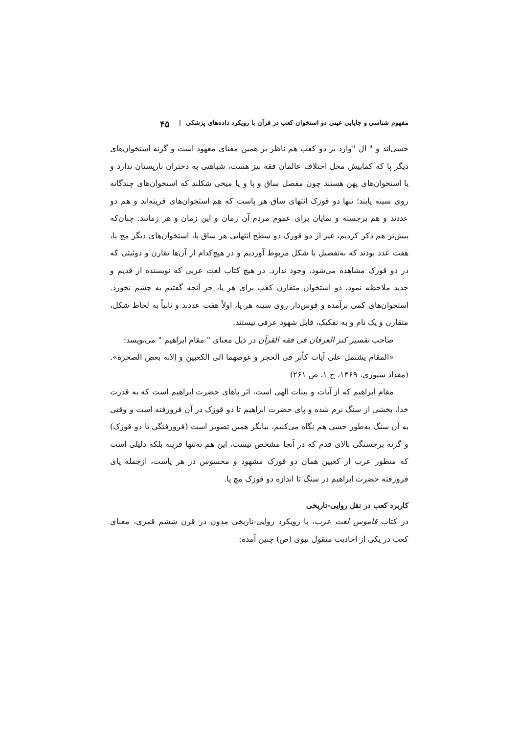مفهوم شناسی و جایابی عینی دو استخوان کعب در قرآن با رویکرد داده‌های پزشکی | ۴۵
حسی‌اند و " ال "وارد بر دو کعب هم ناظر بر همین معنای معهود است و گرنه استخوان‌های دیگر پا که کمابیش محل اختلاف عالمان فقه نیز هست، شباهتی به دختران نارپستان ندارد و یا استخوان‌های پهن هستند چون مفصل ساق و پا و یا میخی شکلند که استخوان‌های چندگانه روی سینه پایند؛ تنها دو قوزک انتهای ساق هر پاست که هم استخوان‌های قرینه‌اند و هم دو عددند و هم برجسته و نمایان برای عموم مردم آن زمان و این زمان و هر زمانند. چنان‌که پیش‌تر هم ذکر کردیم، غیر از دو قوزک دو سطح انتهایی هر ساق پا، استخوان‌های دیگر مچ پا، هفت عدد بودند که به‌تفصیل با شکل مربوط آوردیم و در هیچ‌کدام از آن‌ها تقارن و دوئیتی که در دو قوزک مشاهده می‌شود، وجود ندارد. در هیچ کتاب لغت عربی که نویسنده از قدیم و جدید ملاحظه نمود، دو استخوان متقارن کعب برای هر پا، جز آنچه گفتیم به چشم نخورد. استخوان‌های کمی برآمده و قوس‌دار روی سینه هر پا، اولاً هفت عددند و ثانیاً به لحاظ شکل، متقارن و یک نام و به تفکیک، قابل شهود عرفی نیستند.
صاحب تفسیر کنز العرفان فی فقه القرآن در ذیل معنای " مقام ابراهیم " می‌نویسد:
«المقام یشتمل علی آیات کأثر فی الحجر و غوصهما الی الکعبین و إلانه بعض الصخرة». (مقداد سیوری، ۱۳۶۹، ج ۱، ص ۲۶۱)
مقام ابراهیم که از آیات و بینات الهی است، اثر پاهای حضرت ابراهیم است که به قدرت خدا، بخشی از سنگ نرم شده و پای حضرت ابراهیم تا دو قوزک در آن فرورفته است و وقتی به آن سنگ به‌طور حسی هم نگاه می‌کنیم، بیانگر همین تصویر است (فرورفتگی تا دو قوزک) و گرنه برجستگی بالای قدم که در آنجا مشخص نیست، این هم نه‌تنها قرینه بلکه دلیلی است که منظور عرب از کعبین همان دو قوزک مشهود و محسوس در هر پاست، ازجمله پای فرورفته حضرت ابراهیم در سنگ تا اندازه دو قوزک مچ پا.
کاربرد کعب در نقل روایی-تاریخی
در کتاب قاموس لغت عرب، با رویکرد روایی-تاریخی مدون در قرن ششم قمری، معنای کعب در یکی از احادیث منقول نبوی (ص) چنین آمده: